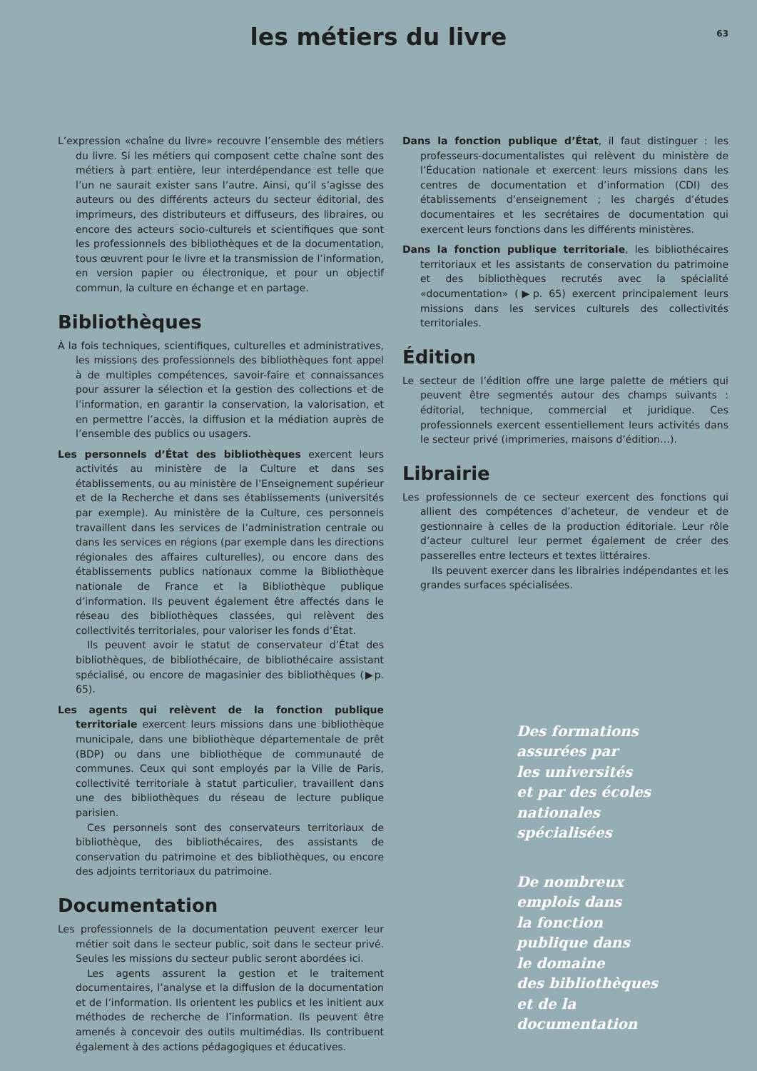les métiers du livre
63
L’expression «chaîne du livre» recouvre l’ensemble des métiers du livre. Si les métiers qui composent cette chaîne sont des métiers à part entière, leur interdépendance est telle que l’un ne saurait exister sans l’autre. Ainsi, qu’il s’agisse des auteurs ou des différents acteurs du secteur éditorial, des imprimeurs, des distributeurs et diffuseurs, des libraires, ou encore des acteurs socio-culturels et scientifiques que sont les professionnels des bibliothèques et de la documentation, tous œuvrent pour le livre et la transmission de l’information, en version papier ou électronique, et pour un objectif commun, la culture en échange et en partage.
Bibliothèques
À la fois techniques, scientifiques, culturelles et administratives, les missions des professionnels des bibliothèques font appel à de multiples compétences, savoir-faire et connaissances pour assurer la sélection et la gestion des collections et de l’information, en garantir la conservation, la valorisation, et en permettre l’accès, la diffusion et la médiation auprès de l’ensemble des publics ou usagers.
Les personnels d’État des bibliothèques exercent leurs activités au ministère de la Culture et dans ses établissements, ou au ministère de l’Enseignement supérieur et de la Recherche et dans ses établissements (universités par exemple). Au ministère de la Culture, ces personnels travaillent dans les services de l’administration centrale ou dans les services en régions (par exemple dans les directions régionales des affaires culturelles), ou encore dans des établissements publics nationaux comme la Bibliothèque nationale de France et la Bibliothèque publique d’information. Ils peuvent également être affectés dans le réseau des bibliothèques classées, qui relèvent des collectivités territoriales, pour valoriser les fonds d’État.
Ils peuvent avoir le statut de conservateur d’État des bibliothèques, de bibliothécaire, de bibliothécaire assistant spécialisé, ou encore de magasinier des bibliothèques (▶p. 65).
Les agents qui relèvent de la fonction publique territoriale exercent leurs missions dans une bibliothèque municipale, dans une bibliothèque départementale de prêt (BDP) ou dans une bibliothèque de communauté de communes. Ceux qui sont employés par la Ville de Paris, collectivité territoriale à statut particulier, travaillent dans une des bibliothèques du réseau de lecture publique parisien.
Ces personnels sont des conservateurs territoriaux de bibliothèque, des bibliothécaires, des assistants de conservation du patrimoine et des bibliothèques, ou encore des adjoints territoriaux du patrimoine.
Documentation
Les professionnels de la documentation peuvent exercer leur métier soit dans le secteur public, soit dans le secteur privé. Seules les missions du secteur public seront abordées ici.
Les agents assurent la gestion et le traitement documentaires, l’analyse et la diffusion de la documentation et de l’information. Ils orientent les publics et les initient aux méthodes de recherche de l’information. Ils peuvent être amenés à concevoir des outils multimédias. Ils contribuent également à des actions pédagogiques et éducatives.
Dans la fonction publique d’État, il faut distinguer : les professeurs-documentalistes qui relèvent du ministère de l’Éducation nationale et exercent leurs missions dans les centres de documentation et d’information (CDI) des établissements d’enseignement ; les chargés d’études documentaires et les secrétaires de documentation qui exercent leurs fonctions dans les différents ministères.
Dans la fonction publique territoriale, les bibliothécaires territoriaux et les assistants de conservation du patrimoine et des bibliothèques recrutés avec la spécialité «documentation» (▶p. 65) exercent principalement leurs missions dans les services culturels des collectivités territoriales.
Édition
Le secteur de l’édition offre une large palette de métiers qui peuvent être segmentés autour des champs suivants : éditorial, technique, commercial et juridique. Ces professionnels exercent essentiellement leurs activités dans le secteur privé (imprimeries, maisons d’édition…).
Librairie
Les professionnels de ce secteur exercent des fonctions qui allient des compétences d’acheteur, de vendeur et de gestionnaire à celles de la production éditoriale. Leur rôle d’acteur culturel leur permet également de créer des passerelles entre lecteurs et textes littéraires.
Ils peuvent exercer dans les librairies indépendantes et les grandes surfaces spécialisées.
Des formations
assurées par
les universités
et par des écoles
nationales
spécialisées
De nombreux
emplois dans
la fonction
publique dans
le domaine
des bibliothèques
et de la
documentation